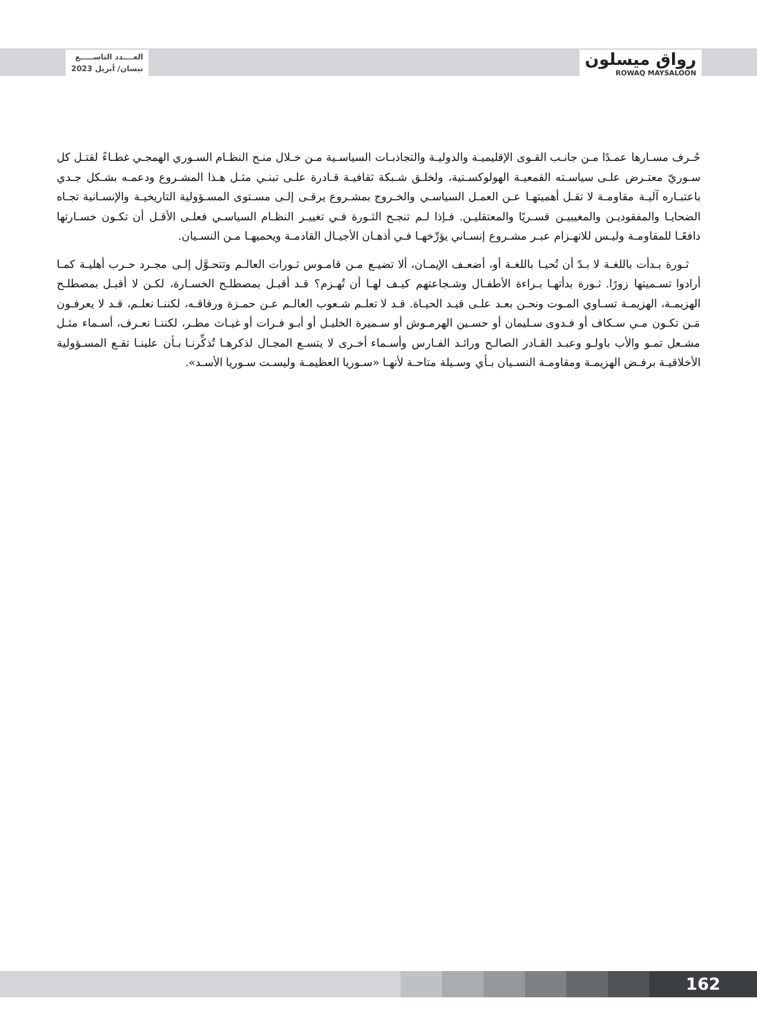العــــدد التاســـــع
نيسان/ أبريل 2023
رواق ميسلون
ROWAQ MAYSALOON
حُـرف مسـارها عمـدًا مـن جانـب القـوى الإقليميـة والدوليـة والتجاذبـات السياسـية مـن خـلال منـح النظـام السـوري الهمجـي غطـاءً لقتـل كل سـوريّ معتـرض علـى سياسـته القمعيـة الهولوكسـتية، ولخلـق شـبكة ثقافيـة قـادرة علـى تبنـي مثـل هـذا المشـروع ودعمـه بشـكل جـدي باعتبـاره آليـة مقاومـة لا تقـل أهميتهـا عـن العمـل السياسـي والخـروج بمشـروع يرقـى إلـى مسـتوى المسـؤولية التاريخيـة والإنسـانية تجـاه الضحايـا والمفقوديـن والمغيبيـن قسـريًا والمعتقليـن. فـإذا لـم تنجـح الثـورة فـي تغييـر النظـام السياسـي فعلـى الأقـل أن تكـون خسـارتها دافعًـا للمقاومـة وليـس للانهـزام عبـر مشـروع إنسـاني يؤرِّخهـا فـي أذهـان الأجيـال القادمـة ويحميهـا مـن النسـيان.
ثـورة بـدأت باللغـة لا بـدّ أن تُحيـا باللغـة أو، أضعـف الإيمـان، ألا تضيـع مـن قامـوس ثـورات العالـم وتتحـوَّل إلـى مجـرد حـرب أهليـة كمـا أرادوا تسـميتها زورًا. ثـورة بدأتهـا بـراءة الأطفـال وشـجاعتهم كيـف لهـا أن تُهـزم؟ قـد أقبـل بمصطلـح الخسـارة، لكـن لا أقبـل بمصطلـح الهزيمـة، الهزيمـة تسـاوي المـوت ونحـن بعـد علـى قيـد الحيـاة. قـد لا تعلـم شـعوب العالـم عـن حمـزة ورفاقـه، لكننـا نعلـم، قـد لا يعرفـون مَـن تكـون مـي سـكاف أو فـدوى سـليمان أو حسـين الهرمـوش أو سـميرة الخليـل أو أبـو فـرات أو غيـاث مطـر، لكننـا نعـرف، أسـماء مثـل مشـعل تمـو والأب باولـو وعبـد القـادر الصالـح ورائـد الفـارس وأسـماء أخـرى لا يتسـع المجـال لذكرهـا تُذكِّرنـا بـأن علينـا تقـع المسـؤولية الأخلاقيـة برفـض الهزيمـة ومقاومـة النسـيان بـأي وسـيلة متاحـة لأنهـا «سـوريا العظيمـة وليسـت سـوريا الأسـد».
162